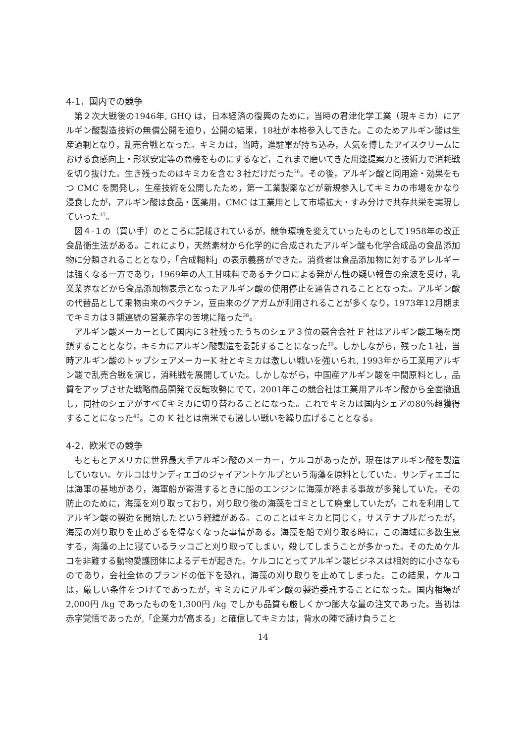4-1．国内での競争
第２次大戦後の1946年, GHQ は，日本経済の復興のために，当時の君津化学工業（現キミカ）にアルギン酸製造技術の無償公開を迫り，公開の結果，18社が本格参入してきた。このためアルギン酸は生産過剰となり，乱売合戦となった。キミカは，当時，進駐軍が持ち込み，人気を博したアイスクリームにおける食感向上・形状安定等の商機をものにするなど，これまで磨いてきた用途提案力と技術力で消耗戦を切り抜けた。生き残ったのはキミカを含む３社だけだった<sup>36</sup>。その後，アルギン酸と同用途・効果をもつ CMC を開発し，生産技術を公開したため，第一工業製薬などが新規参入してキミカの市場をかなり浸食したが，アルギン酸は食品・医薬用，CMC は工業用として市場拡大・すみ分けで共存共栄を実現していった<sup>37</sup>。
図４‑１の（買い手）のところに記載されているが，競争環境を変えていったものとして1958年の改正食品衛生法がある。これにより，天然素材から化学的に合成されたアルギン酸も化学合成品の食品添加物に分類されることとなり，「合成糊料」の表示義務ができた。消費者は食品添加物に対するアレルギーは強くなる一方であり，1969年の人工甘味料であるチクロによる発がん性の疑い報告の余波を受け，乳業業界などから食品添加物表示となったアルギン酸の使用停止を通告されることとなった。アルギン酸の代替品として果物由来のベクチン，豆由来のグアガムが利用されることが多くなり，1973年12月期までキミカは３期連続の営業赤字の苦境に陥った<sup>38</sup>。
アルギン酸メーカーとして国内に３社残ったうちのシェア３位の競合会社 F 社はアルギン酸工場を閉鎖することとなり，キミカにアルギン酸製造を委託することになった<sup>39</sup>。しかしながら，残った１社，当時アルギン酸のトップシェアメーカーK 社とキミカは激しい戦いを強いられ, 1993年から工業用アルギン酸で乱売合戦を演じ，消耗戦を展開していた。しかしながら，中国産アルギン酸を中間原料とし，品質をアップさせた戦略商品開発で反転攻勢にでて，2001年この競合社は工業用アルギン酸から全面撤退し，同社のシェアがすべてキミカに切り替わることになった。これでキミカは国内シェアの80％超獲得することになった<sup>40</sup>。この K 社とは南米でも激しい戦いを繰り広げることとなる。
4-2．欧米での競争
もともとアメリカに世界最大手アルギン酸のメーカー，ケルコがあったが，現在はアルギン酸を製造していない。ケルコはサンディエゴのジャイアントケルプという海藻を原料としていた。サンディエゴには海軍の基地があり，海軍船が寄港するときに船のエンジンに海藻が絡まる事故が多発していた。その防止のために，海藻を刈り取っており，刈り取り後の海藻をゴミとして廃棄していたが，これを利用してアルギン酸の製造を開始したという経緯がある。このことはキミカと同じく，サステナブルだったが，海藻の刈り取りを止めざるを得なくなった事情がある。海藻を船で刈り取る時に，この海域に多数生息する，海藻の上に寝ているラッコごと刈り取ってしまい，殺してしまうことが多かった。そのためケルコを非難する動物愛護団体によるデモが起きた。ケルコにとってアルギン酸ビジネスは相対的に小さなものであり，会社全体のブランドの低下を恐れ，海藻の刈り取りを止めてしまった。この結果，ケルコは，厳しい条件をつけてであったが，キミカにアルギン酸の製造委託することになった。国内相場が2,000円 /kg であったものを1,300円 /kg でしかも品質も厳しくかつ膨大な量の注文であった。当初は赤字覚悟であったが,「企業力が高まる」と確信してキミカは，背水の陣で請け負うこと
14